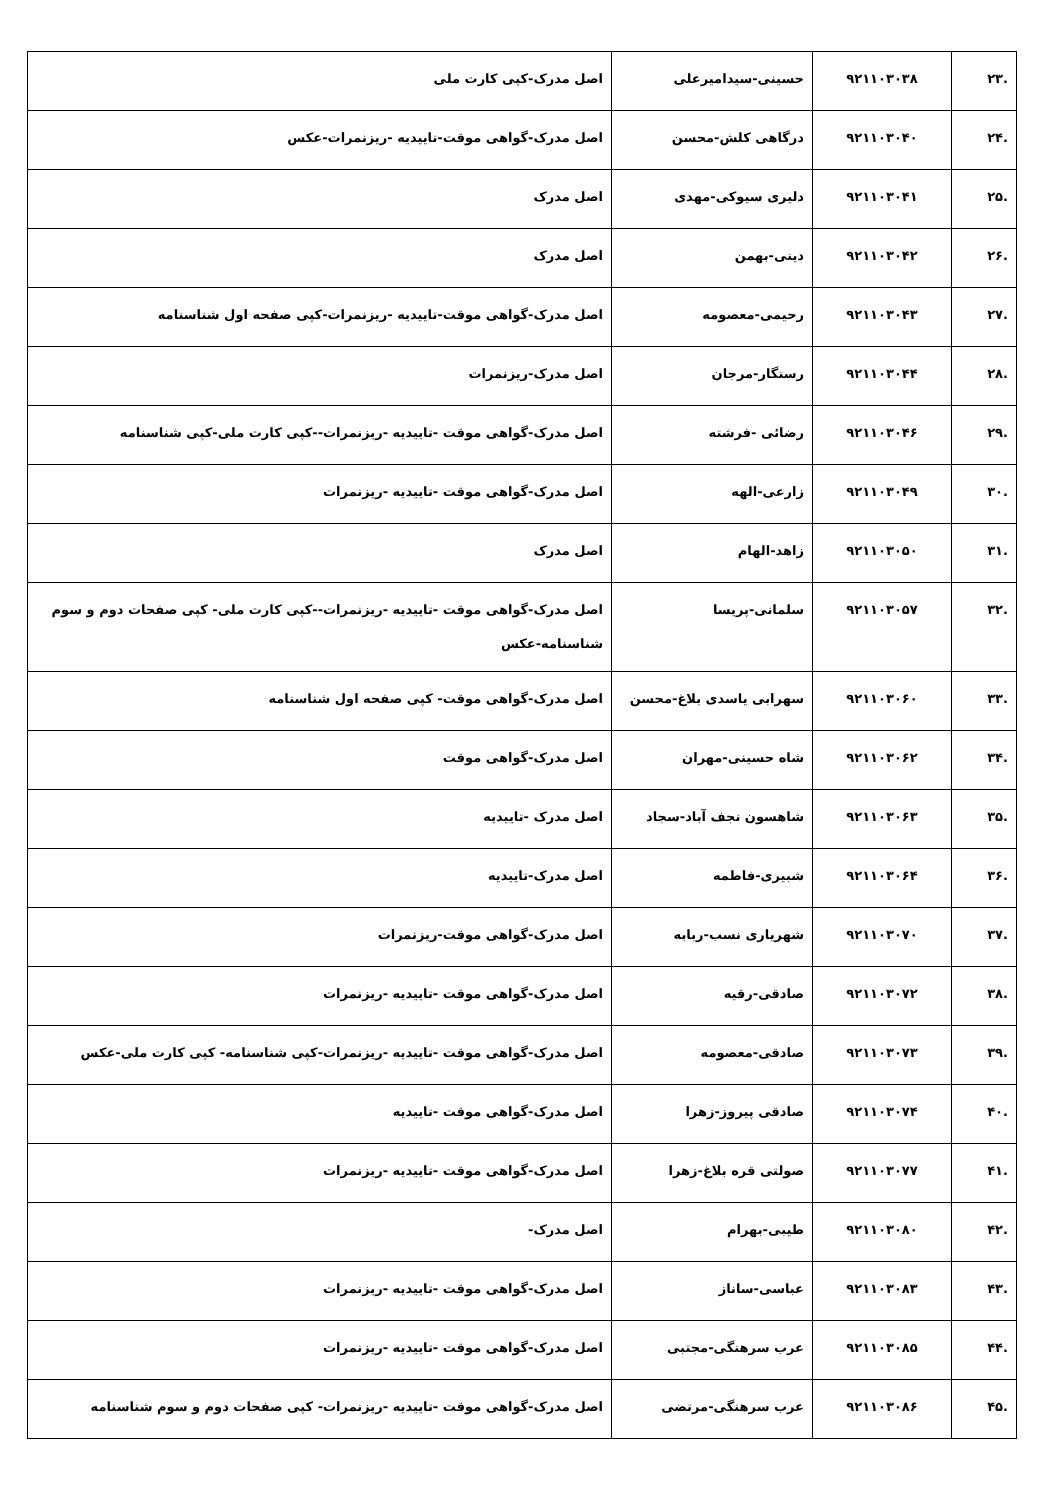| .۲۳ | ۹۲۱۱۰۳۰۳۸ | حسینی-سیدامیرعلی | اصل مدرک-کپی کارت ملی |
| .۲۴ | ۹۲۱۱۰۳۰۴۰ | درگاهی کلش-محسن | اصل مدرک-گواهی موقت-تاییدیه -ریزنمرات-عکس |
| .۲۵ | ۹۲۱۱۰۳۰۴۱ | دلیری سیوکی-مهدی | اصل مدرک |
| .۲۶ | ۹۲۱۱۰۳۰۴۲ | دینی-بهمن | اصل مدرک |
| .۲۷ | ۹۲۱۱۰۳۰۴۳ | رحیمی-معصومه | اصل مدرک-گواهی موقت-تاییدیه -ریزنمرات-کپی صفحه اول شناسنامه |
| .۲۸ | ۹۲۱۱۰۳۰۴۴ | رستگار-مرجان | اصل مدرک-ریزنمرات |
| .۲۹ | ۹۲۱۱۰۳۰۴۶ | رضائی -فرشته | اصل مدرک-گواهی موقت -تاییدیه -ریزنمرات--کپی کارت ملی-کپی شناسنامه |
| .۳۰ | ۹۲۱۱۰۳۰۴۹ | زارعی-الهه | اصل مدرک-گواهی موقت -تاییدیه -ریزنمرات |
| .۳۱ | ۹۲۱۱۰۳۰۵۰ | زاهد-الهام | اصل مدرک |
| .۳۲ | ۹۲۱۱۰۳۰۵۷ | سلمانی-پریسا | اصل مدرک-گواهی موقت -تاییدیه -ریزنمرات--کپی کارت ملی- کپی صفحات دوم و سوم شناسنامه-عکس |
| .۳۳ | ۹۲۱۱۰۳۰۶۰ | سهرابی یاسدی بلاغ-محسن | اصل مدرک-گواهی موقت- کپی صفحه اول شناسنامه |
| .۳۴ | ۹۲۱۱۰۳۰۶۲ | شاه حسینی-مهران | اصل مدرک-گواهی موقت |
| .۳۵ | ۹۲۱۱۰۳۰۶۳ | شاهسون نجف آباد-سجاد | اصل مدرک -تاییدیه |
| .۳۶ | ۹۲۱۱۰۳۰۶۴ | شبیری-فاطمه | اصل مدرک-تاییدیه |
| .۳۷ | ۹۲۱۱۰۳۰۷۰ | شهریاری نسب-ربابه | اصل مدرک-گواهی موقت-ریزنمرات |
| .۳۸ | ۹۲۱۱۰۳۰۷۲ | صادقی-رقیه | اصل مدرک-گواهی موقت -تاییدیه -ریزنمرات |
| .۳۹ | ۹۲۱۱۰۳۰۷۳ | صادقی-معصومه | اصل مدرک-گواهی موقت -تاییدیه -ریزنمرات-کپی شناسنامه- کپی کارت ملی-عکس |
| .۴۰ | ۹۲۱۱۰۳۰۷۴ | صادقی پیروز-زهرا | اصل مدرک-گواهی موقت -تاییدیه |
| .۴۱ | ۹۲۱۱۰۳۰۷۷ | صولتی قره بلاغ-زهرا | اصل مدرک-گواهی موقت -تاییدیه -ریزنمرات |
| .۴۲ | ۹۲۱۱۰۳۰۸۰ | طیبی-بهرام | اصل مدرک- |
| .۴۳ | ۹۲۱۱۰۳۰۸۳ | عباسی-ساناز | اصل مدرک-گواهی موقت -تاییدیه -ریزنمرات |
| .۴۴ | ۹۲۱۱۰۳۰۸۵ | عرب سرهنگی-مجتبی | اصل مدرک-گواهی موقت -تاییدیه -ریزنمرات |
| .۴۵ | ۹۲۱۱۰۳۰۸۶ | عرب سرهنگی-مرتضی | اصل مدرک-گواهی موقت -تاییدیه -ریزنمرات- کپی صفحات دوم و سوم شناسنامه |